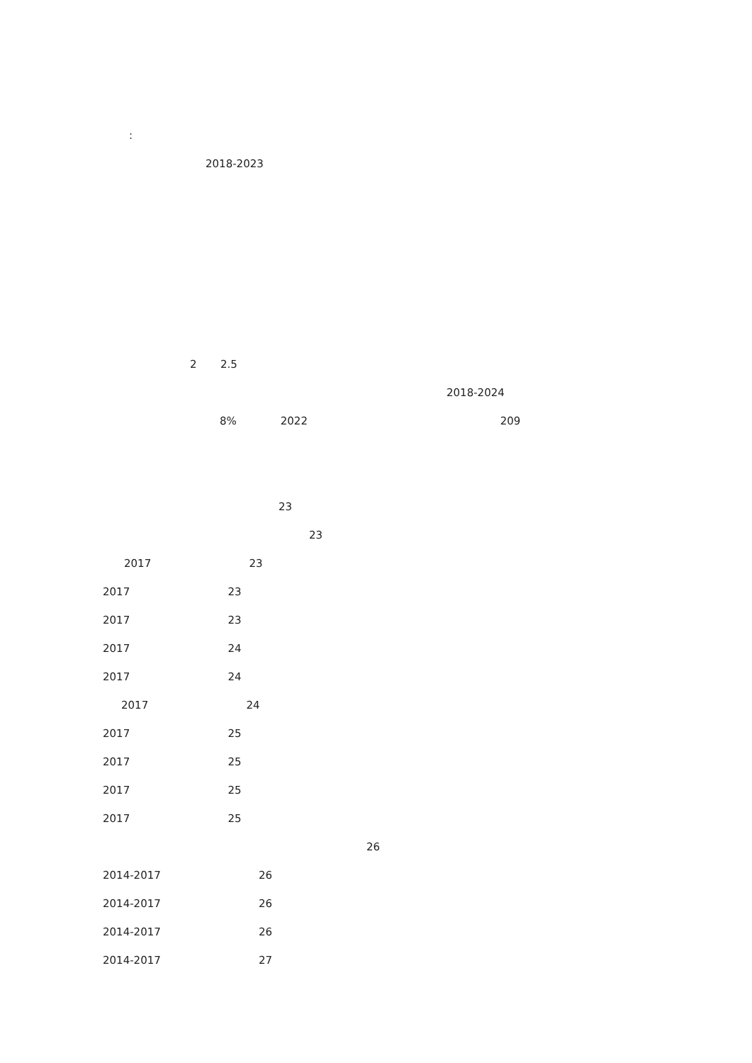:
2018-2023
2 2.5
2018-2024
8% 2022 209
23
23
2017 23
2017 23
2017 23
2017 24
2017 24
2017 24
2017 25
2017 25
2017 25
2017 25
26
2014-2017 26
2014-2017 26
2014-2017 26
2014-2017 27